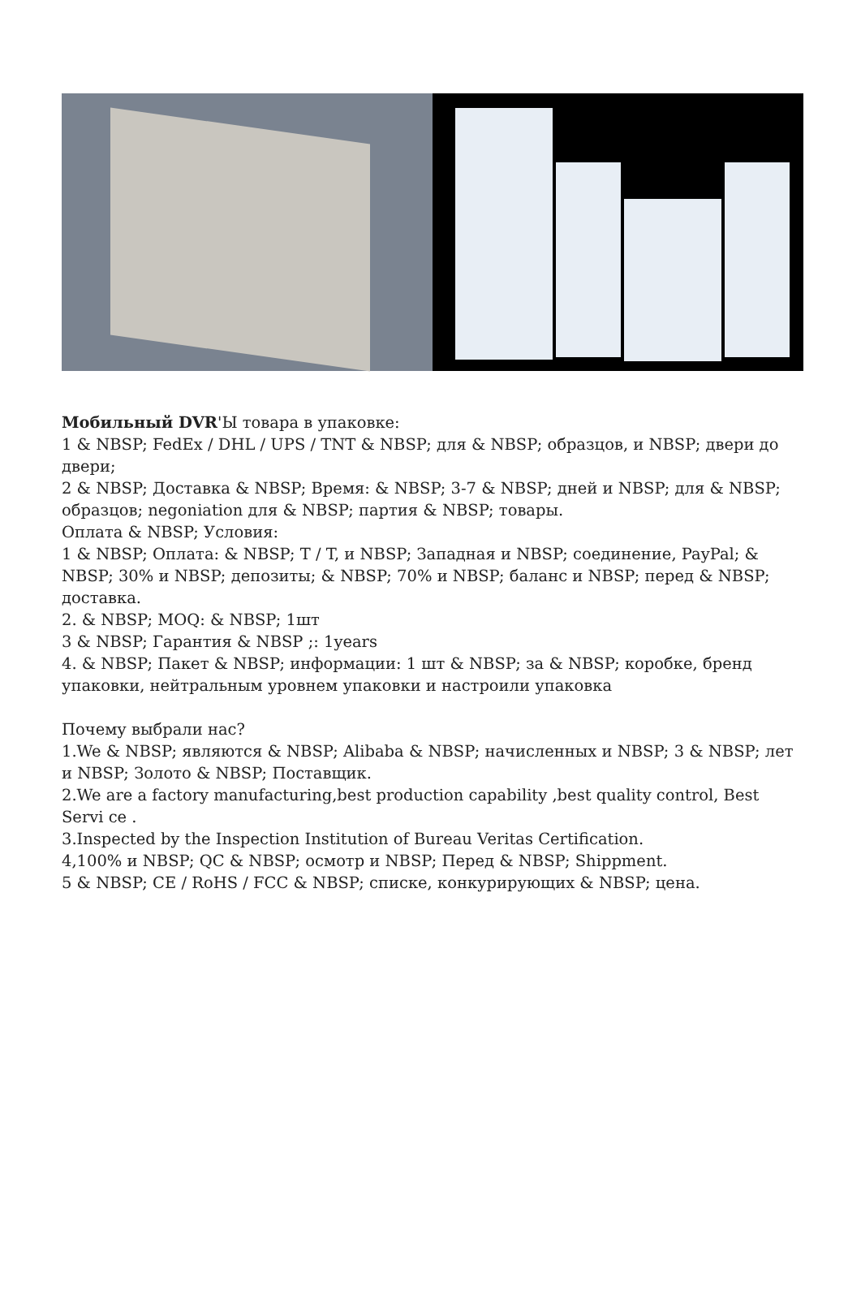Мобильный DVR'Ы товара в упаковке:
1 & NBSP; FedEx / DHL / UPS / TNT & NBSP; для & NBSP; образцов, и NBSP; двери до двери;
2 & NBSP; Доставка & NBSP; Время: & NBSP; 3-7 & NBSP; дней и NBSP; для & NBSP; образцов; negoniation для & NBSP; партия & NBSP; товары.
Оплата & NBSP; Условия:
1 & NBSP; Оплата: & NBSP; T / T, и NBSP; Западная и NBSP; соединение, PayPal; & NBSP; 30% и NBSP; депозиты; & NBSP; 70% и NBSP; баланс и NBSP; перед & NBSP; доставка.
2. & NBSP; MOQ: & NBSP; 1шт
3 & NBSP; Гарантия & NBSP ;: 1years
4. & NBSP; Пакет & NBSP; информации: 1 шт & NBSP; за & NBSP; коробке, бренд упаковки, нейтральным уровнем упаковки и настроили упаковка
Почему выбрали нас?
1.We & NBSP; являются & NBSP; Alibaba & NBSP; начисленных и NBSP; 3 & NBSP; лет и NBSP; Золото & NBSP; Поставщик.
2.We are a factory manufacturing,best production capability ,best quality control, Best Servi ce .
3.Inspected by the Inspection Institution of Bureau Veritas Certification.
4,100% и NBSP; QC & NBSP; осмотр и NBSP; Перед & NBSP; Shippment.
5 & NBSP; CE / RoHS / FCC & NBSP; списке, конкурирующих & NBSP; цена.